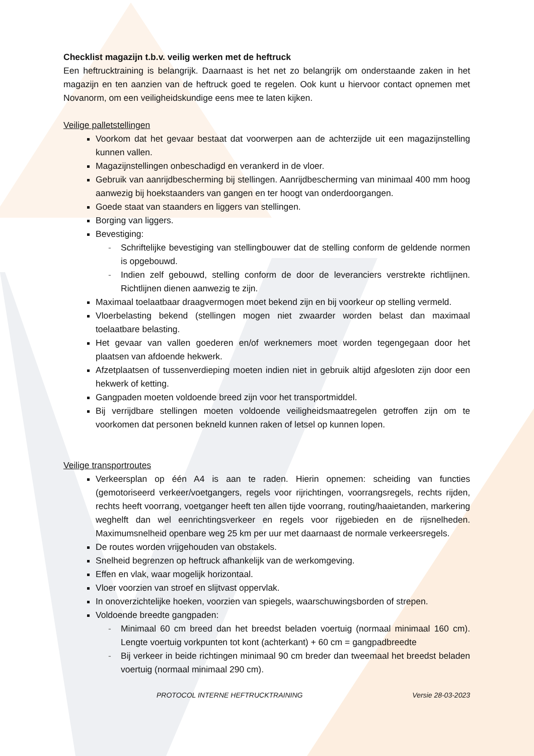Checklist magazijn t.b.v. veilig werken met de heftruck
Een heftrucktraining is belangrijk. Daarnaast is het net zo belangrijk om onderstaande zaken in het magazijn en ten aanzien van de heftruck goed te regelen. Ook kunt u hiervoor contact opnemen met Novanorm, om een veiligheidskundige eens mee te laten kijken.
Veilige palletstellingen
Voorkom dat het gevaar bestaat dat voorwerpen aan de achterzijde uit een magazijnstelling kunnen vallen.
Magazijnstellingen onbeschadigd en verankerd in de vloer.
Gebruik van aanrijdbescherming bij stellingen. Aanrijdbescherming van minimaal 400 mm hoog aanwezig bij hoekstaanders van gangen en ter hoogt van onderdoorgangen.
Goede staat van staanders en liggers van stellingen.
Borging van liggers.
Bevestiging:
- Schriftelijke bevestiging van stellingbouwer dat de stelling conform de geldende normen is opgebouwd.
- Indien zelf gebouwd, stelling conform de door de leveranciers verstrekte richtlijnen. Richtlijnen dienen aanwezig te zijn.
Maximaal toelaatbaar draagvermogen moet bekend zijn en bij voorkeur op stelling vermeld.
Vloerbelasting bekend (stellingen mogen niet zwaarder worden belast dan maximaal toelaatbare belasting.
Het gevaar van vallen goederen en/of werknemers moet worden tegengegaan door het plaatsen van afdoende hekwerk.
Afzetplaatsen of tussenverdieping moeten indien niet in gebruik altijd afgesloten zijn door een hekwerk of ketting.
Gangpaden moeten voldoende breed zijn voor het transportmiddel.
Bij verrijdbare stellingen moeten voldoende veiligheidsmaatregelen getroffen zijn om te voorkomen dat personen bekneld kunnen raken of letsel op kunnen lopen.
Veilige transportroutes
Verkeersplan op één A4 is aan te raden. Hierin opnemen: scheiding van functies (gemotoriseerd verkeer/voetgangers, regels voor rijrichtingen, voorrangsregels, rechts rijden, rechts heeft voorrang, voetganger heeft ten allen tijde voorrang, routing/haaietanden, markering weghelft dan wel eenrichtingsverkeer en regels voor rijgebieden en de rijsnelheden. Maximumsnelheid openbare weg 25 km per uur met daarnaast de normale verkeersregels.
De routes worden vrijgehouden van obstakels.
Snelheid begrenzen op heftruck afhankelijk van de werkomgeving.
Effen en vlak, waar mogelijk horizontaal.
Vloer voorzien van stroef en slijtvast oppervlak.
In onoverzichtelijke hoeken, voorzien van spiegels, waarschuwingsborden of strepen.
Voldoende breedte gangpaden:
- Minimaal 60 cm breed dan het breedst beladen voertuig (normaal minimaal 160 cm). Lengte voertuig vorkpunten tot kont (achterkant) + 60 cm = gangpadbreedte
- Bij verkeer in beide richtingen minimaal 90 cm breder dan tweemaal het breedst beladen voertuig (normaal minimaal 290 cm).
PROTOCOL INTERNE HEFTRUCKTRAINING Versie 28-03-2023